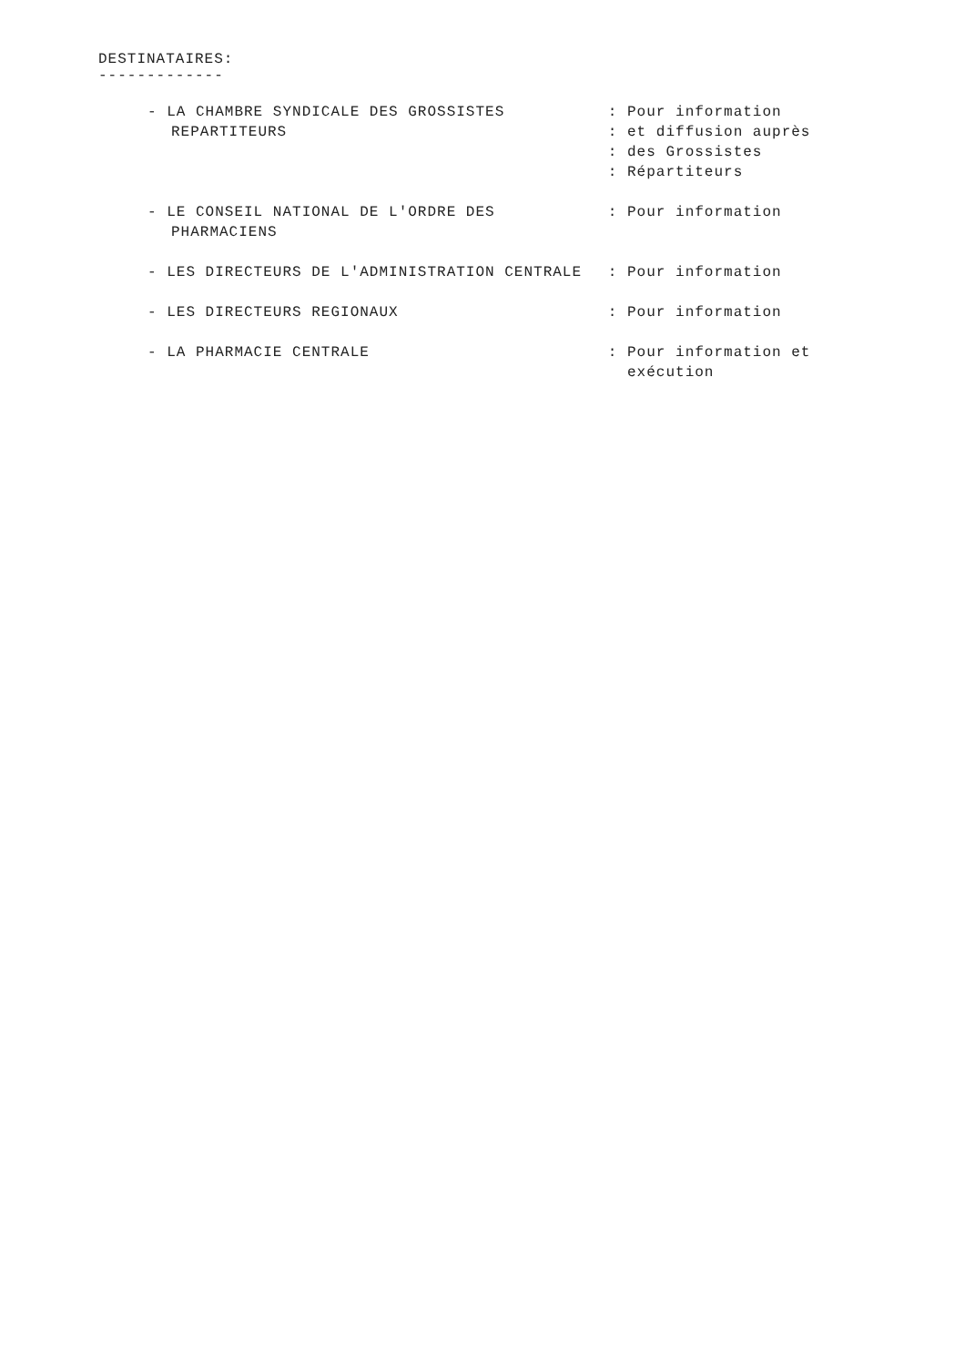DESTINATAIRES:
-------------
- LA CHAMBRE SYNDICALE DES GROSSISTES REPARTITEURS
: Pour information
: et diffusion auprès
: des Grossistes
: Répartiteurs
- LE CONSEIL NATIONAL DE L'ORDRE DES PHARMACIENS
: Pour information
- LES DIRECTEURS DE L'ADMINISTRATION CENTRALE : Pour information
- LES DIRECTEURS REGIONAUX : Pour information
- LA PHARMACIE CENTRALE : Pour information et
exécution